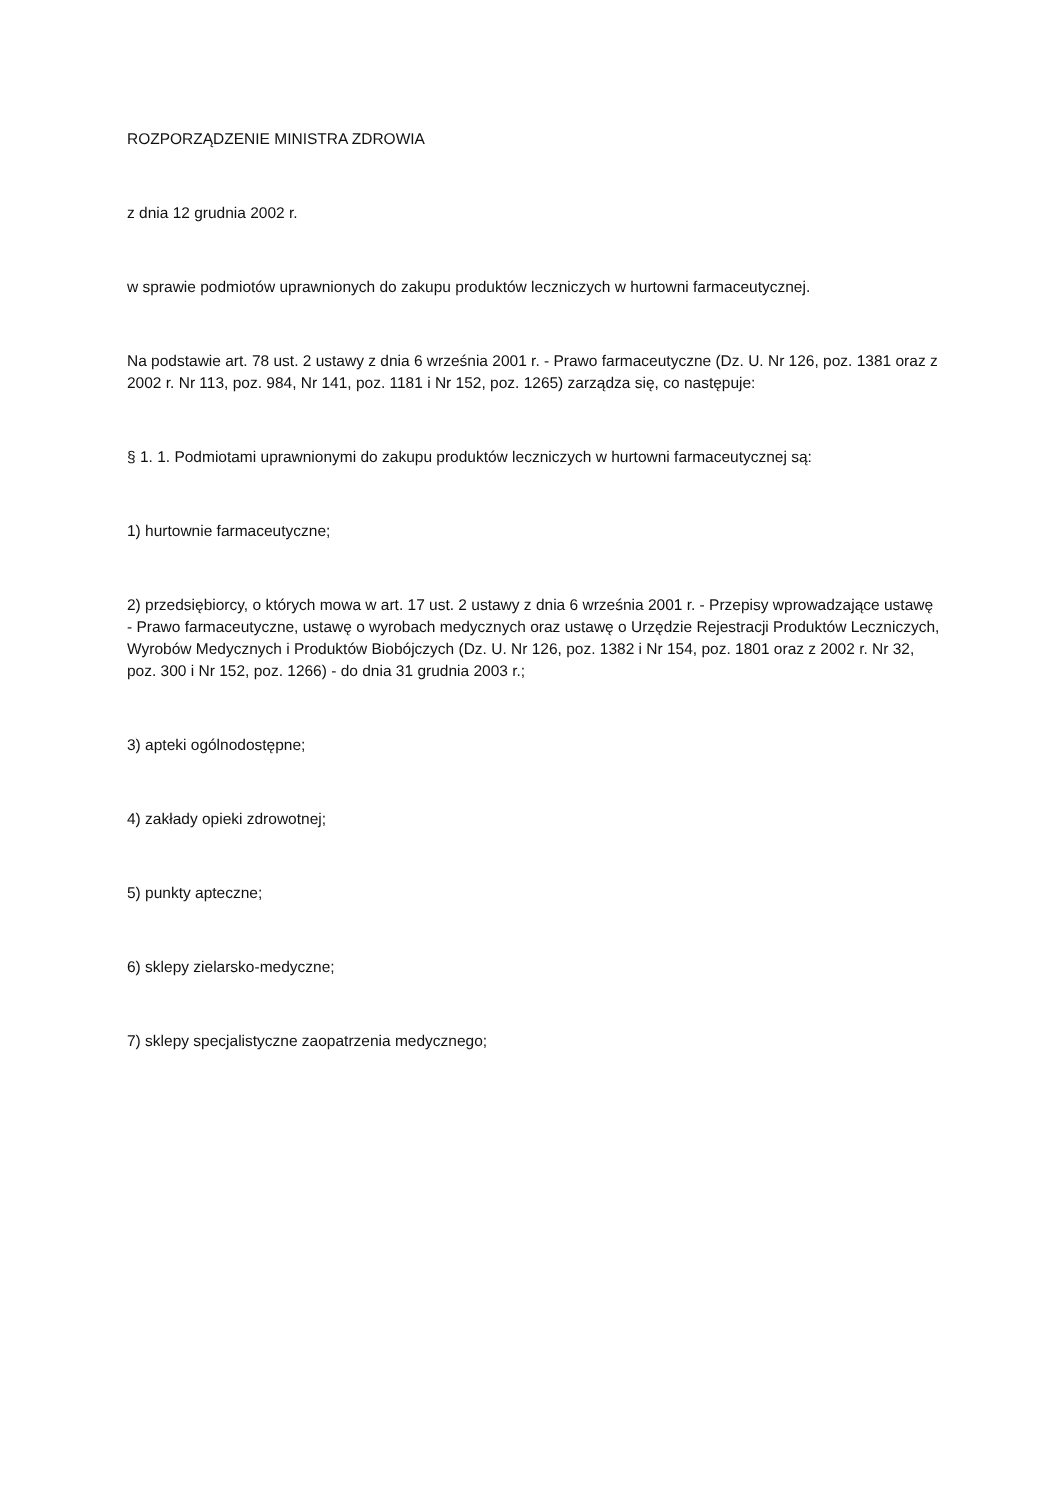ROZPORZĄDZENIE MINISTRA ZDROWIA
z dnia 12 grudnia 2002 r.
w sprawie podmiotów uprawnionych do zakupu produktów leczniczych w hurtowni farmaceutycznej.
Na podstawie art. 78 ust. 2 ustawy z dnia 6 września 2001 r. - Prawo farmaceutyczne (Dz. U. Nr 126, poz. 1381 oraz z 2002 r. Nr 113, poz. 984, Nr 141, poz. 1181 i Nr 152, poz. 1265) zarządza się, co następuje:
§ 1. 1. Podmiotami uprawnionymi do zakupu produktów leczniczych w hurtowni farmaceutycznej są:
1) hurtownie farmaceutyczne;
2) przedsiębiorcy, o których mowa w art. 17 ust. 2 ustawy z dnia 6 września 2001 r. - Przepisy wprowadzające ustawę - Prawo farmaceutyczne, ustawę o wyrobach medycznych oraz ustawę o Urzędzie Rejestracji Produktów Leczniczych, Wyrobów Medycznych i Produktów Biobójczych (Dz. U. Nr 126, poz. 1382 i Nr 154, poz. 1801 oraz z 2002 r. Nr 32, poz. 300 i Nr 152, poz. 1266) - do dnia 31 grudnia 2003 r.;
3) apteki ogólnodostępne;
4) zakłady opieki zdrowotnej;
5) punkty apteczne;
6) sklepy zielarsko-medyczne;
7) sklepy specjalistyczne zaopatrzenia medycznego;